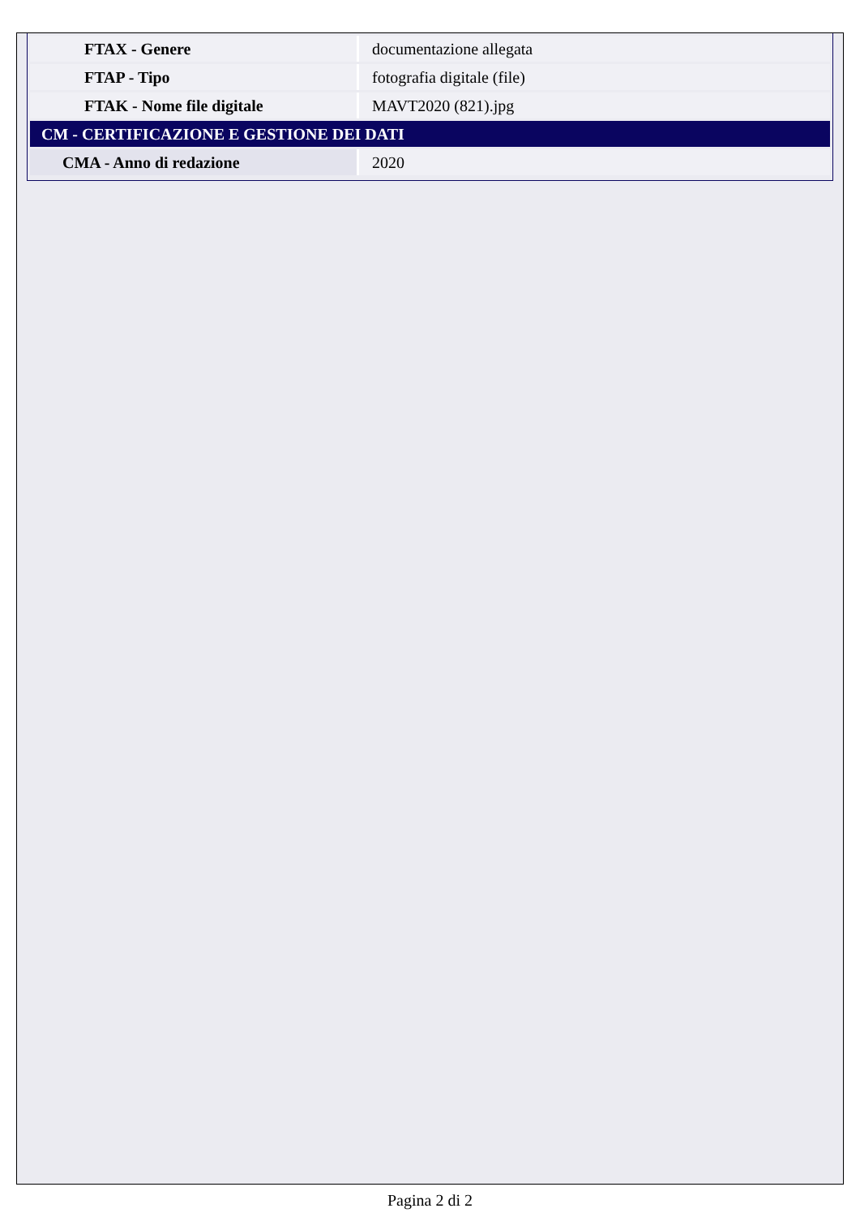| FTAX - Genere | documentazione allegata |
| FTAP - Tipo | fotografia digitale (file) |
| FTAK - Nome file digitale | MAVT2020 (821).jpg |
| CM - CERTIFICAZIONE E GESTIONE DEI DATI | |
| CMA - Anno di redazione | 2020 |
Pagina 2 di 2